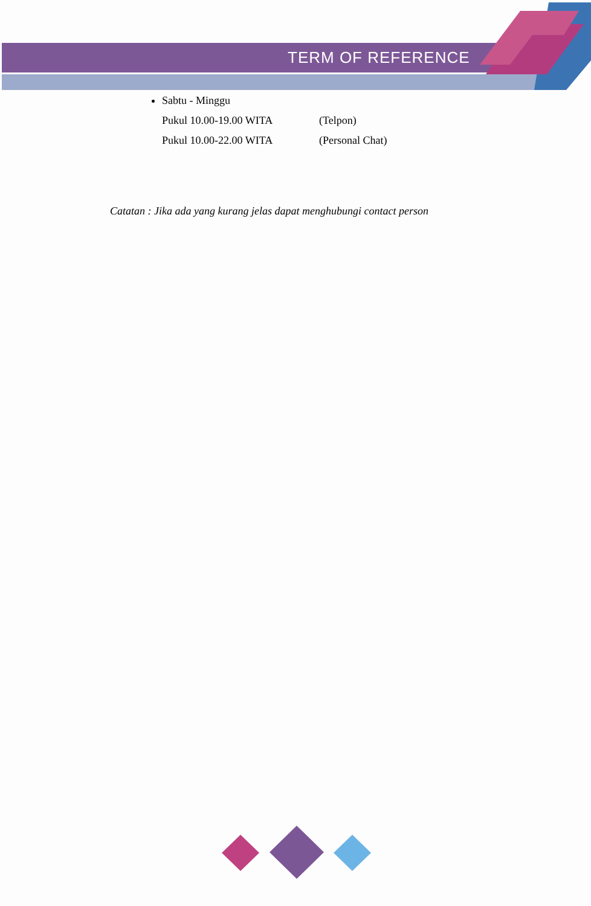TERM OF REFERENCE
Sabtu - Minggu
Pukul 10.00-19.00 WITA (Telpon)
Pukul 10.00-22.00 WITA (Personal Chat)
Catatan : Jika ada yang kurang jelas dapat menghubungi contact person